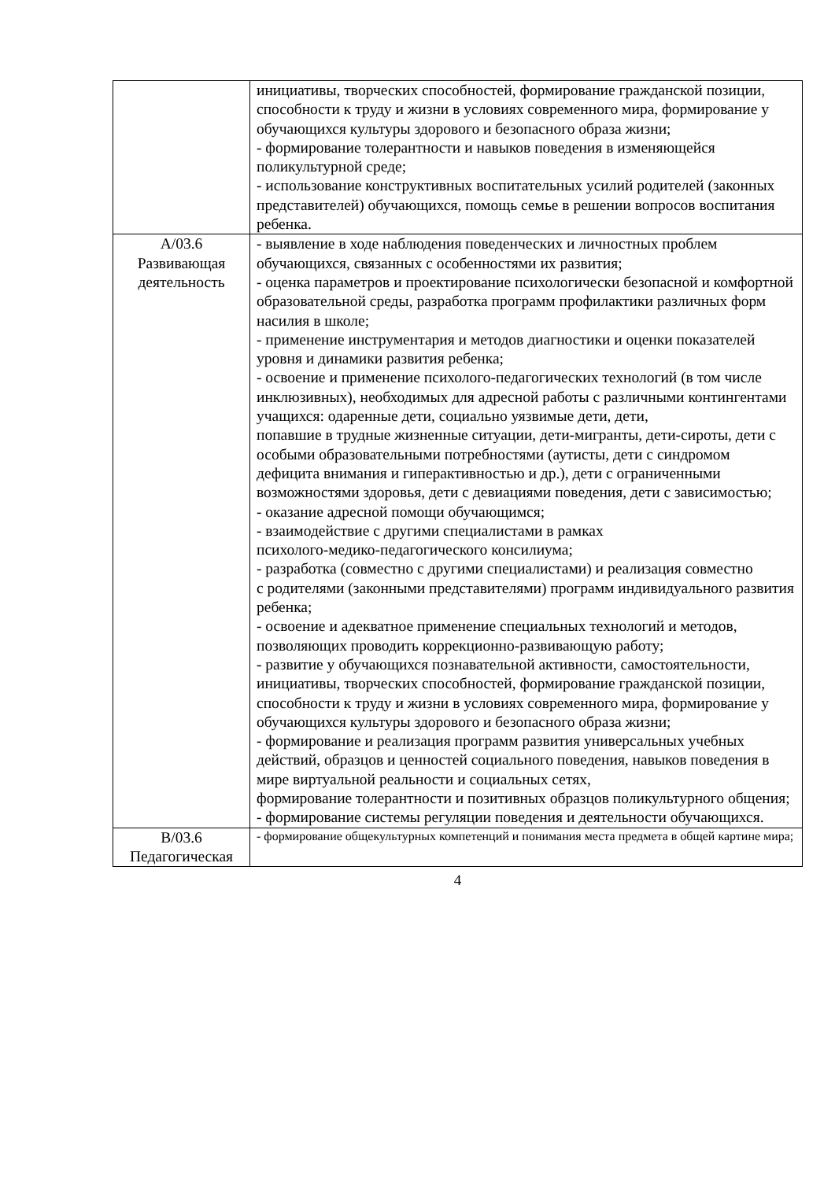| | инициативы, творческих способностей, формирование гражданской позиции, способности к труду и жизни в условиях современного мира, формирование у обучающихся культуры здорового и безопасного образа жизни; - формирование толерантности и навыков поведения в изменяющейся поликультурной среде; - использование конструктивных воспитательных усилий родителей (законных представителей) обучающихся, помощь семье в решении вопросов воспитания ребенка. |
| А/03.6 Развивающая деятельность | - выявление в ходе наблюдения поведенческих и личностных проблем обучающихся, связанных с особенностями их развития; - оценка параметров и проектирование психологически безопасной и комфортной образовательной среды, разработка программ профилактики различных форм насилия в школе; - применение инструментария и методов диагностики и оценки показателей уровня и динамики развития ребенка; - освоение и применение психолого-педагогических технологий (в том числе инклюзивных), необходимых для адресной работы с различными контингентами учащихся: одаренные дети, социально уязвимые дети, дети, попавшие в трудные жизненные ситуации, дети-мигранты, дети-сироты, дети с особыми образовательными потребностями (аутисты, дети с синдромом дефицита внимания и гиперактивностью и др.), дети с ограниченными возможностями здоровья, дети с девиациями поведения, дети с зависимостью; - оказание адресной помощи обучающимся; - взаимодействие с другими специалистами в рамках психолого-медико-педагогического консилиума; - разработка (совместно с другими специалистами) и реализация совместно с родителями (законными представителями) программ индивидуального развития ребенка; - освоение и адекватное применение специальных технологий и методов, позволяющих проводить коррекционно-развивающую работу; - развитие у обучающихся познавательной активности, самостоятельности, инициативы, творческих способностей, формирование гражданской позиции, способности к труду и жизни в условиях современного мира, формирование у обучающихся культуры здорового и безопасного образа жизни; - формирование и реализация программ развития универсальных учебных действий, образцов и ценностей социального поведения, навыков поведения в мире виртуальной реальности и социальных сетях, формирование толерантности и позитивных образцов поликультурного общения; - формирование системы регуляции поведения и деятельности обучающихся. |
| В/03.6 Педагогическая | - формирование общекультурных компетенций и понимания места предмета в общей картине мира; |
4